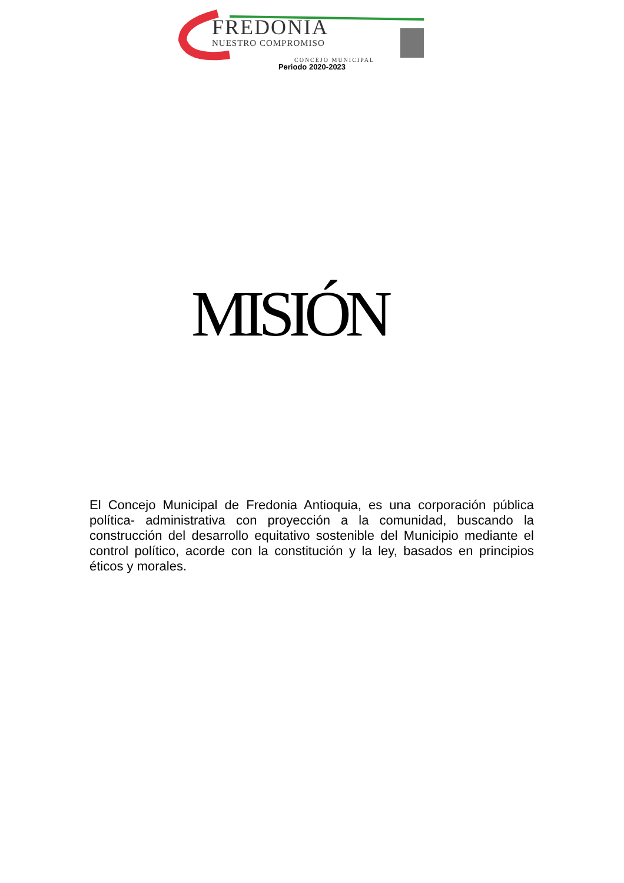FREDONIA
NUESTRO COMPROMISO
CONCEJO MUNICIPAL
Periodo 2020-2023
MISIÓN
El Concejo Municipal de Fredonia Antioquia, es una corporación pública política- administrativa con proyección a la comunidad, buscando la construcción del desarrollo equitativo sostenible del Municipio mediante el control político, acorde con la constitución y la ley, basados en principios éticos y morales.